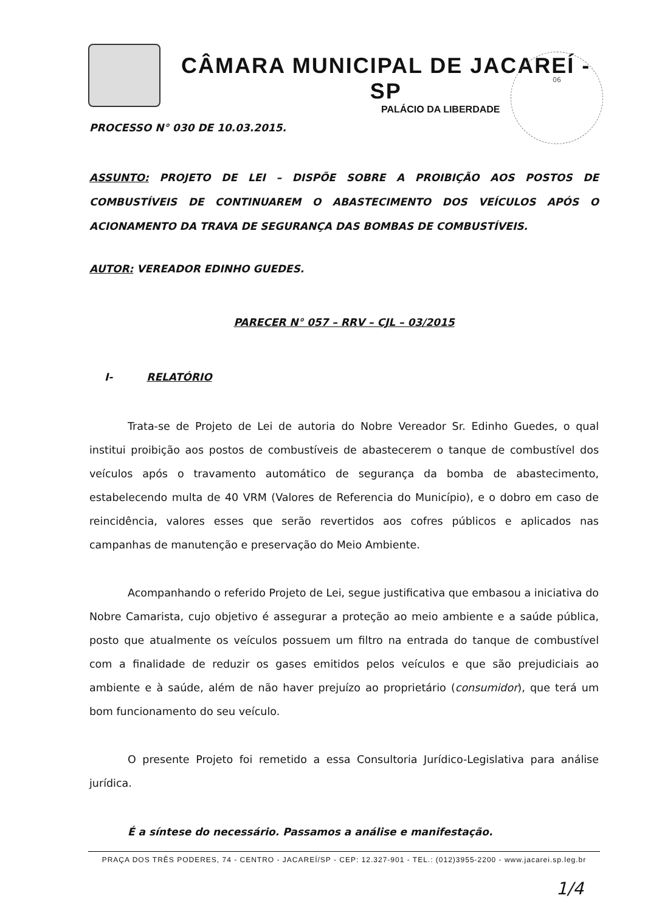CÂMARA MUNICIPAL DE JACAREÍ - SP
PALÁCIO DA LIBERDADE
06
PROCESSO N° 030 DE 10.03.2015.
ASSUNTO: PROJETO DE LEI – DISPÕE SOBRE A PROIBIÇÃO AOS POSTOS DE COMBUSTÍVEIS DE CONTINUAREM O ABASTECIMENTO DOS VEÍCULOS APÓS O ACIONAMENTO DA TRAVA DE SEGURANÇA DAS BOMBAS DE COMBUSTÍVEIS.
AUTOR: VEREADOR EDINHO GUEDES.
PARECER N° 057 – RRV – CJL – 03/2015
I- RELATÓRIO
Trata-se de Projeto de Lei de autoria do Nobre Vereador Sr. Edinho Guedes, o qual institui proibição aos postos de combustíveis de abastecerem o tanque de combustível dos veículos após o travamento automático de segurança da bomba de abastecimento, estabelecendo multa de 40 VRM (Valores de Referencia do Município), e o dobro em caso de reincidência, valores esses que serão revertidos aos cofres públicos e aplicados nas campanhas de manutenção e preservação do Meio Ambiente.
Acompanhando o referido Projeto de Lei, segue justificativa que embasou a iniciativa do Nobre Camarista, cujo objetivo é assegurar a proteção ao meio ambiente e a saúde pública, posto que atualmente os veículos possuem um filtro na entrada do tanque de combustível com a finalidade de reduzir os gases emitidos pelos veículos e que são prejudiciais ao ambiente e à saúde, além de não haver prejuízo ao proprietário (consumidor), que terá um bom funcionamento do seu veículo.
O presente Projeto foi remetido a essa Consultoria Jurídico-Legislativa para análise jurídica.
É a síntese do necessário. Passamos a análise e manifestação.
PRAÇA DOS TRÊS PODERES, 74 - CENTRO - JACAREÍ/SP - CEP: 12.327-901 - TEL.: (012)3955-2200 - www.jacarei.sp.leg.br
1/4